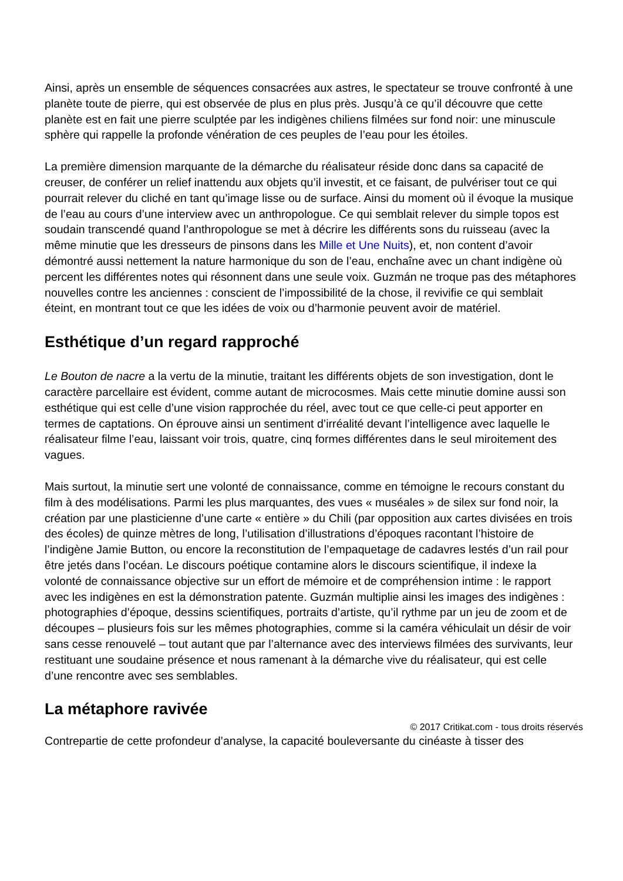Ainsi, après un ensemble de séquences consacrées aux astres, le spectateur se trouve confronté à une planète toute de pierre, qui est observée de plus en plus près. Jusqu’à ce qu’il découvre que cette planète est en fait une pierre sculptée par les indigènes chiliens filmées sur fond noir: une minuscule sphère qui rappelle la profonde vénération de ces peuples de l’eau pour les étoiles.
La première dimension marquante de la démarche du réalisateur réside donc dans sa capacité de creuser, de conférer un relief inattendu aux objets qu’il investit, et ce faisant, de pulvériser tout ce qui pourrait relever du cliché en tant qu’image lisse ou de surface. Ainsi du moment où il évoque la musique de l’eau au cours d’une interview avec un anthropologue. Ce qui semblait relever du simple topos est soudain transcendé quand l’anthropologue se met à décrire les différents sons du ruisseau (avec la même minutie que les dresseurs de pinsons dans les Mille et Une Nuits), et, non content d’avoir démontré aussi nettement la nature harmonique du son de l’eau, enchaîne avec un chant indigène où percent les différentes notes qui résonnent dans une seule voix. Guzmán ne troque pas des métaphores nouvelles contre les anciennes : conscient de l’impossibilité de la chose, il revivifie ce qui semblait éteint, en montrant tout ce que les idées de voix ou d’harmonie peuvent avoir de matériel.
Esthétique d’un regard rapproché
Le Bouton de nacre a la vertu de la minutie, traitant les différents objets de son investigation, dont le caractère parcellaire est évident, comme autant de microcosmes. Mais cette minutie domine aussi son esthétique qui est celle d’une vision rapprochée du réel, avec tout ce que celle-ci peut apporter en termes de captations. On éprouve ainsi un sentiment d’irréalité devant l’intelligence avec laquelle le réalisateur filme l’eau, laissant voir trois, quatre, cinq formes différentes dans le seul miroitement des vagues.
Mais surtout, la minutie sert une volonté de connaissance, comme en témoigne le recours constant du film à des modélisations. Parmi les plus marquantes, des vues « muséales » de silex sur fond noir, la création par une plasticienne d’une carte « entière » du Chili (par opposition aux cartes divisées en trois des écoles) de quinze mètres de long, l’utilisation d’illustrations d’époques racontant l’histoire de l’indigène Jamie Button, ou encore la reconstitution de l’empaquetage de cadavres lestés d’un rail pour être jetés dans l’océan. Le discours poétique contamine alors le discours scientifique, il indexe la volonté de connaissance objective sur un effort de mémoire et de compréhension intime : le rapport avec les indigènes en est la démonstration patente. Guzmán multiplie ainsi les images des indigènes : photographies d’époque, dessins scientifiques, portraits d’artiste, qu’il rythme par un jeu de zoom et de découpes – plusieurs fois sur les mêmes photographies, comme si la caméra véhiculait un désir de voir sans cesse renouvelé – tout autant que par l’alternance avec des interviews filmées des survivants, leur restituant une soudaine présence et nous ramenant à la démarche vive du réalisateur, qui est celle d’une rencontre avec ses semblables.
La métaphore ravivée
© 2017 Critikat.com - tous droits réservés
Contrepartie de cette profondeur d’analyse, la capacité bouleversante du cinéaste à tisser des